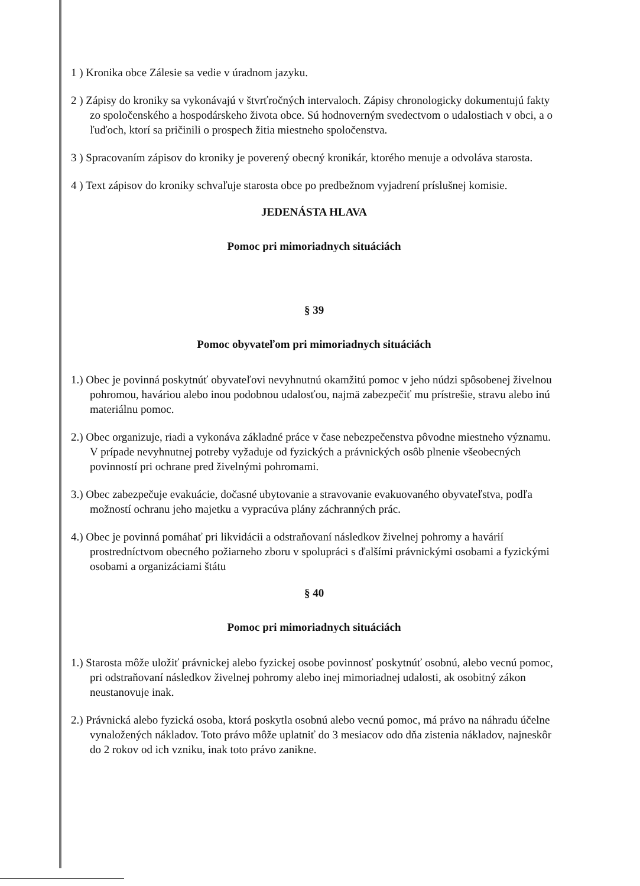1 ) Kronika obce Zálesie sa vedie v úradnom jazyku.
2 ) Zápisy do kroniky sa vykonávajú v štvrťročných intervaloch. Zápisy chronologicky dokumentujú fakty zo spoločenského a hospodárskeho života obce. Sú hodnoverným svedectvom o udalostiach v obci, a o ľuďoch, ktorí sa pričinili o prospech žitia miestneho spoločenstva.
3 ) Spracovaním zápisov do kroniky je poverený obecný kronikár, ktorého menuje a odvoláva starosta.
4 ) Text zápisov do kroniky schvaľuje starosta obce po predbežnom vyjadrení príslušnej komisie.
JEDENÁSTA HLAVA
Pomoc pri mimoriadnych situáciách
§ 39
Pomoc obyvateľom pri mimoriadnych situáciách
1.) Obec je povinná poskytnúť obyvateľovi nevyhnutnú okamžitú pomoc v jeho núdzi spôsobenej živelnou pohromou, haváriou alebo inou podobnou udalosťou, najmä zabezpečiť mu prístrešie, stravu alebo inú materiálnu pomoc.
2.) Obec organizuje, riadi a vykonáva základné práce v čase nebezpečenstva pôvodne miestneho významu. V prípade nevyhnutnej potreby vyžaduje od fyzických a právnických osôb plnenie všeobecných povinností pri ochrane pred živelnými pohromami.
3.) Obec zabezpečuje evakuácie, dočasné ubytovanie a stravovanie evakuovaného obyvateľstva, podľa možností ochranu jeho majetku a vypracúva plány záchranných prác.
4.) Obec je povinná pomáhať pri likvidácii a odstraňovaní následkov živelnej pohromy a havárií prostredníctvom obecného požiarneho zboru v spolupráci s ďalšími právnickými osobami a fyzickými osobami a organizáciami štátu
§ 40
Pomoc pri mimoriadnych situáciách
1.) Starosta môže uložiť právnickej alebo fyzickej osobe povinnosť poskytnúť osobnú, alebo vecnú pomoc, pri odstraňovaní následkov živelnej pohromy alebo inej mimoriadnej udalosti, ak osobitný zákon neustanovuje inak.
2.) Právnická alebo fyzická osoba, ktorá poskytla osobnú alebo vecnú pomoc, má právo na náhradu účelne vynaložených nákladov. Toto právo môže uplatniť do 3 mesiacov odo dňa zistenia nákladov, najneskôr do 2 rokov od ich vzniku, inak toto právo zanikne.